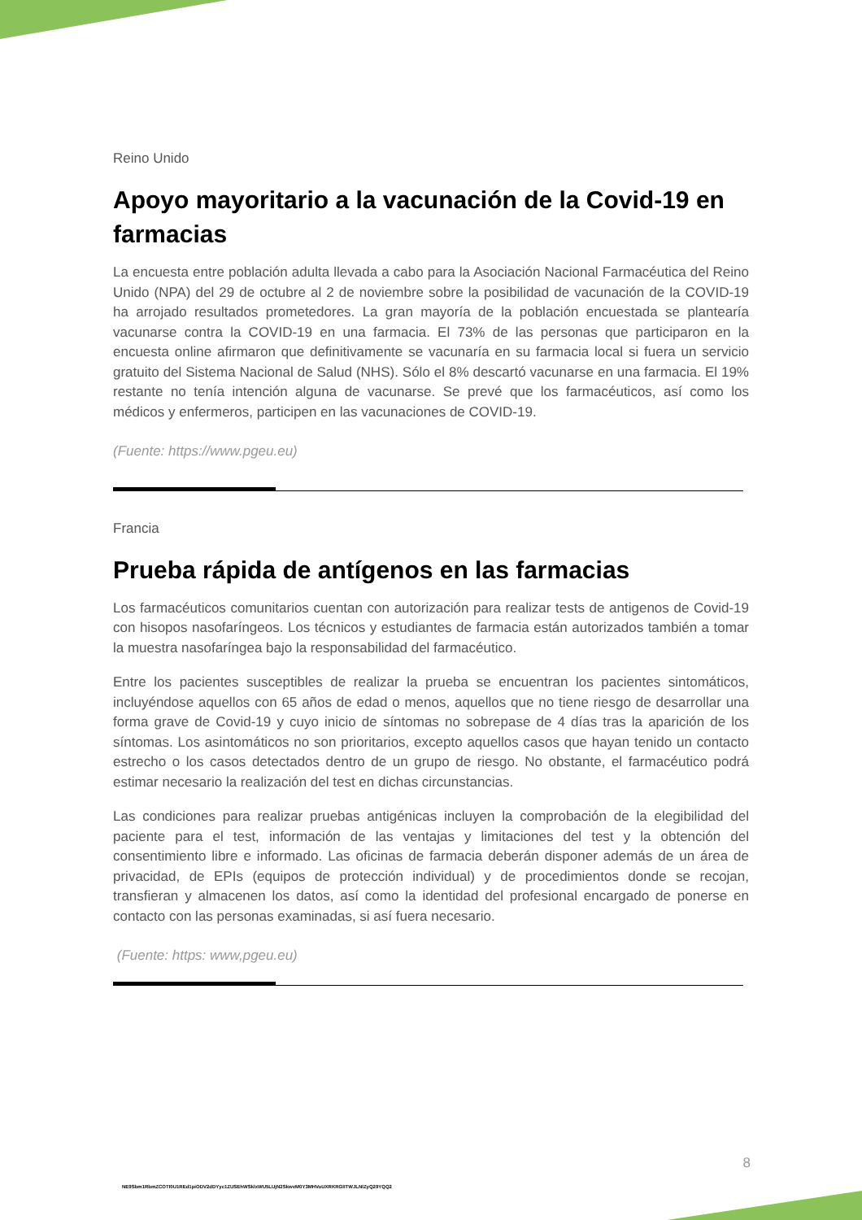Reino Unido
Apoyo mayoritario a la vacunación de la Covid-19 en farmacias
La encuesta entre población adulta llevada a cabo para la Asociación Nacional Farmacéutica del Reino Unido (NPA) del 29 de octubre al 2 de noviembre sobre la posibilidad de vacunación de la COVID-19 ha arrojado resultados prometedores. La gran mayoría de la población encuestada se plantearía vacunarse contra la COVID-19 en una farmacia. El 73% de las personas que participaron en la encuesta online afirmaron que definitivamente se vacunaría en su farmacia local si fuera un servicio gratuito del Sistema Nacional de Salud (NHS). Sólo el 8% descartó vacunarse en una farmacia. El 19% restante no tenía intención alguna de vacunarse. Se prevé que los farmacéuticos, así como los médicos y enfermeros, participen en las vacunaciones de COVID-19.
(Fuente: https://www.pgeu.eu)
Francia
Prueba rápida de antígenos en las farmacias
Los farmacéuticos comunitarios cuentan con autorización para realizar tests de antigenos de Covid-19 con hisopos nasofaríngeos. Los técnicos y estudiantes de farmacia están autorizados también a tomar la muestra nasofaríngea bajo la responsabilidad del farmacéutico.
Entre los pacientes susceptibles de realizar la prueba se encuentran los pacientes sintomáticos, incluyéndose aquellos con 65 años de edad o menos, aquellos que no tiene riesgo de desarrollar una forma grave de Covid-19 y cuyo inicio de síntomas no sobrepase de 4 días tras la aparición de los síntomas. Los asintomáticos no son prioritarios, excepto aquellos casos que hayan tenido un contacto estrecho o los casos detectados dentro de un grupo de riesgo. No obstante, el farmacéutico podrá estimar necesario la realización del test en dichas circunstancias.
Las condiciones para realizar pruebas antigénicas incluyen la comprobación de la elegibilidad del paciente para el test, información de las ventajas y limitaciones del test y la obtención del consentimiento libre e informado. Las oficinas de farmacia deberán disponer además de un área de privacidad, de EPIs (equipos de protección individual) y de procedimientos donde se recojan, transfieran y almacenen los datos, así como la identidad del profesional encargado de ponerse en contacto con las personas examinadas, si así fuera necesario.
(Fuente: https: www,pgeu.eu)
8
NE9Sbm1RbmZCOTI0U1REd1piODV2dDYyc1ZUSEhWSklxWU5LUjN2SkwvM0Y3MHVoUXRKRGlITWJLNlZyQ29YQQ2